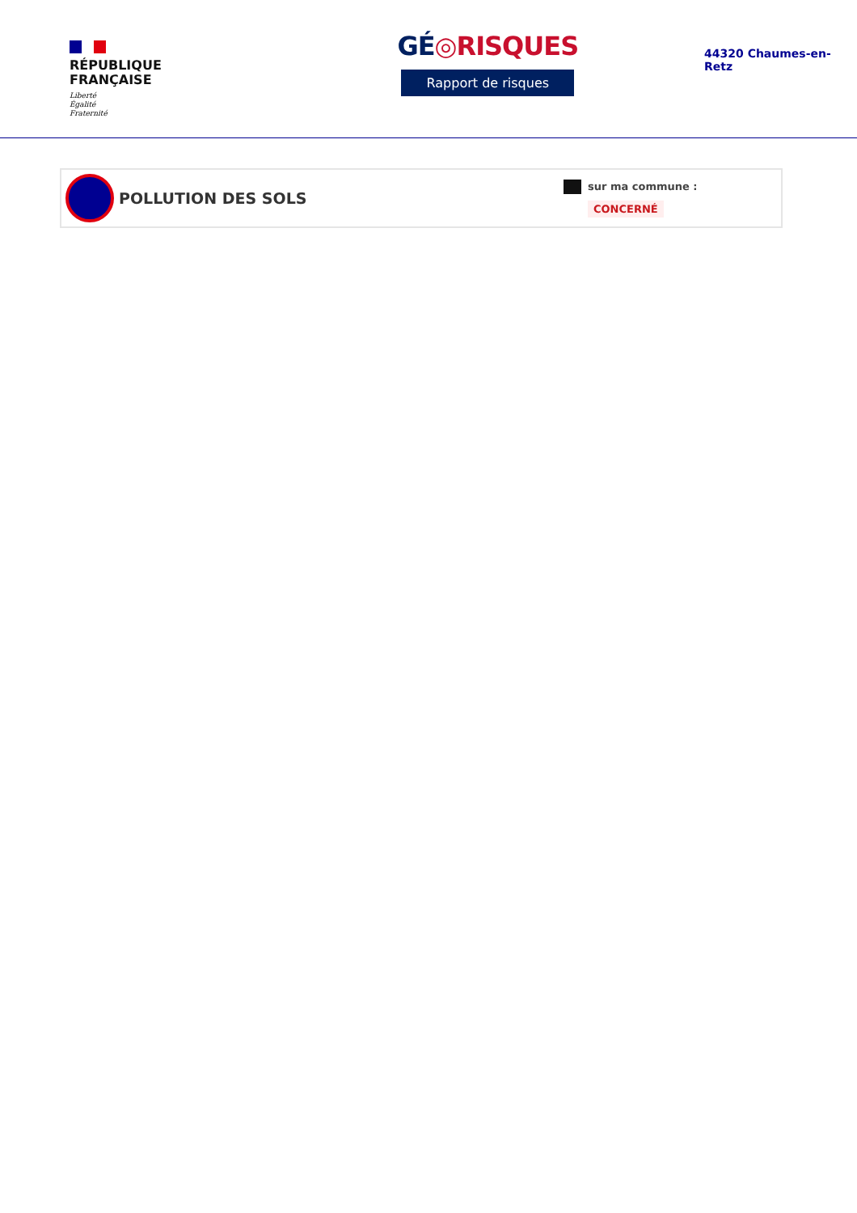RÉPUBLIQUE
FRANÇAISE
Liberté
Égalité
Fraternité
GÉ◎RISQUES
Rapport de risques
44320 Chaumes-en-Retz
POLLUTION DES SOLS
sur ma commune :
CONCERNÉ